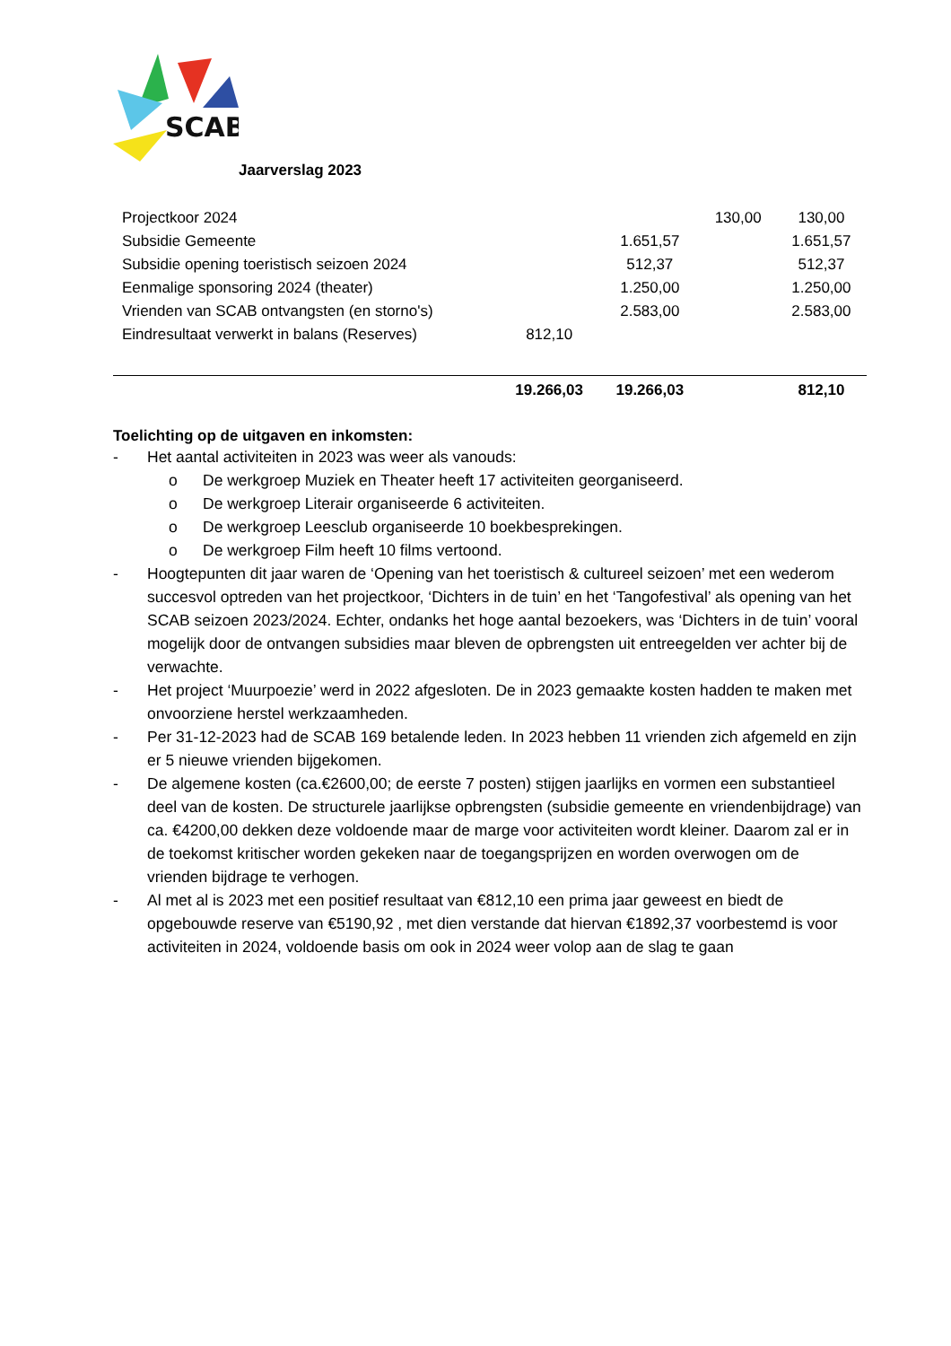SCAB
Jaarverslag 2023
| Projectkoor 2024 | | | 130,00 | 130,00 |
| Subsidie Gemeente | | 1.651,57 | | 1.651,57 |
| Subsidie opening toeristisch seizoen 2024 | | 512,37 | | 512,37 |
| Eenmalige sponsoring 2024 (theater) | | 1.250,00 | | 1.250,00 |
| Vrienden van SCAB ontvangsten (en storno's) | | 2.583,00 | | 2.583,00 |
| Eindresultaat verwerkt in balans (Reserves) | 812,10 | | | |
| | 19.266,03 | 19.266,03 | | 812,10 |
Toelichting op de uitgaven en inkomsten:
- Het aantal activiteiten in 2023 was weer als vanouds:
o De werkgroep Muziek en Theater heeft 17 activiteiten georganiseerd.
o De werkgroep Literair organiseerde 6 activiteiten.
o De werkgroep Leesclub organiseerde 10 boekbesprekingen.
o De werkgroep Film heeft 10 films vertoond.
- Hoogtepunten dit jaar waren de ‘Opening van het toeristisch & cultureel seizoen’ met een wederom succesvol optreden van het projectkoor, ‘Dichters in de tuin’ en het ‘Tangofestival’ als opening van het SCAB seizoen 2023/2024. Echter, ondanks het hoge aantal bezoekers, was ‘Dichters in de tuin’ vooral mogelijk door de ontvangen subsidies maar bleven de opbrengsten uit entreegelden ver achter bij de verwachte.
- Het project ‘Muurpoezie’ werd in 2022 afgesloten. De in 2023 gemaakte kosten hadden te maken met onvoorziene herstel werkzaamheden.
- Per 31-12-2023 had de SCAB 169 betalende leden. In 2023 hebben 11 vrienden zich afgemeld en zijn er 5 nieuwe vrienden bijgekomen.
- De algemene kosten (ca.€2600,00; de eerste 7 posten) stijgen jaarlijks en vormen een substantieel deel van de kosten. De structurele jaarlijkse opbrengsten (subsidie gemeente en vriendenbijdrage) van ca. €4200,00 dekken deze voldoende maar de marge voor activiteiten wordt kleiner. Daarom zal er in de toekomst kritischer worden gekeken naar de toegangsprijzen en worden overwogen om de vrienden bijdrage te verhogen.
- Al met al is 2023 met een positief resultaat van €812,10 een prima jaar geweest en biedt de opgebouwde reserve van €5190,92 , met dien verstande dat hiervan €1892,37 voorbestemd is voor activiteiten in 2024, voldoende basis om ook in 2024 weer volop aan de slag te gaan